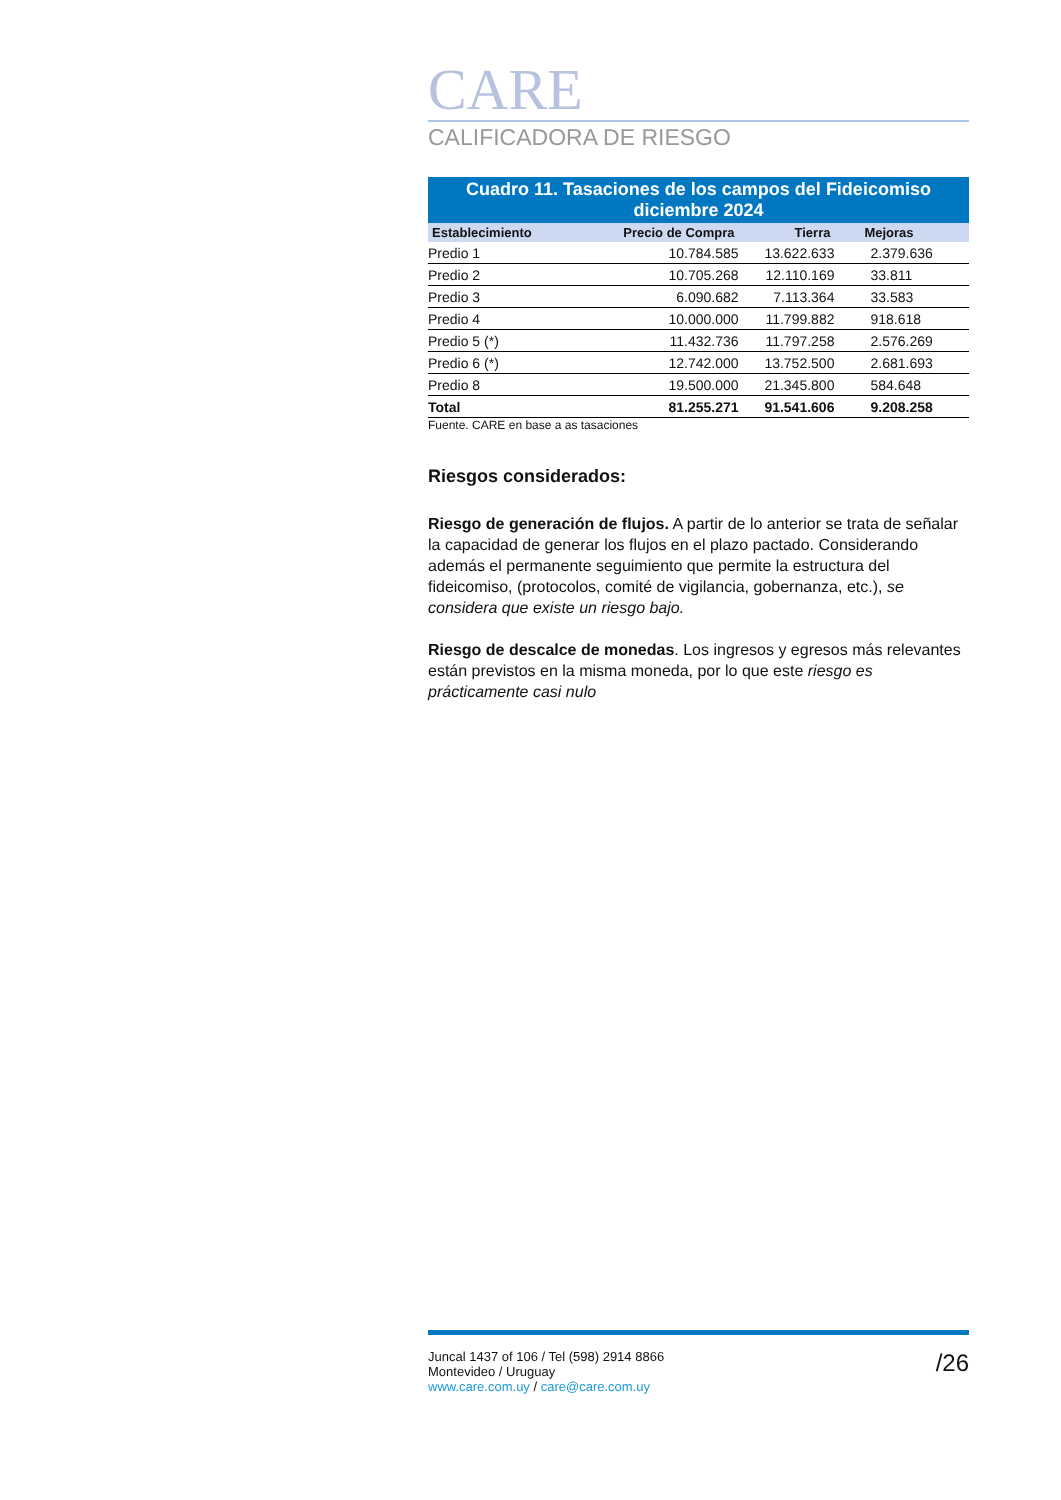CARE
CALIFICADORA DE RIESGO
| Cuadro 11. Tasaciones de los campos del Fideicomiso diciembre 2024 | | | |
| Establecimiento | Precio de Compra | Tierra | Mejoras |
| Predio 1 | 10.784.585 | 13.622.633 | 2.379.636 |
| Predio 2 | 10.705.268 | 12.110.169 | 33.811 |
| Predio 3 | 6.090.682 | 7.113.364 | 33.583 |
| Predio 4 | 10.000.000 | 11.799.882 | 918.618 |
| Predio 5 (*) | 11.432.736 | 11.797.258 | 2.576.269 |
| Predio 6 (*) | 12.742.000 | 13.752.500 | 2.681.693 |
| Predio 8 | 19.500.000 | 21.345.800 | 584.648 |
| Total | 81.255.271 | 91.541.606 | 9.208.258 |
Fuente. CARE en base a as tasaciones
Riesgos considerados:
Riesgo de generación de flujos. A partir de lo anterior se trata de señalar la capacidad de generar los flujos en el plazo pactado. Considerando además el permanente seguimiento que permite la estructura del fideicomiso, (protocolos, comité de vigilancia, gobernanza, etc.), se considera que existe un riesgo bajo.
Riesgo de descalce de monedas. Los ingresos y egresos más relevantes están previstos en la misma moneda, por lo que este riesgo es prácticamente casi nulo
Juncal 1437 of 106 / Tel (598) 2914 8866
Montevideo / Uruguay
www.care.com.uy / care@care.com.uy
/26